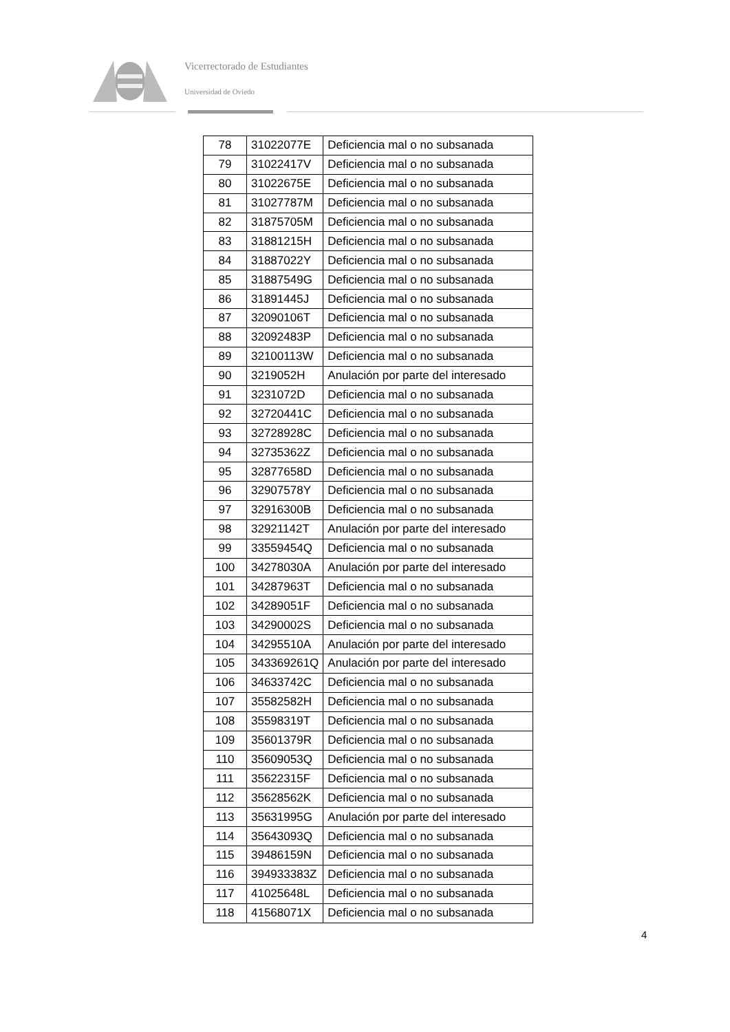Vicerrectorado de Estudiantes
Universidad de Oviedo
| 78 | 31022077E | Deficiencia mal o no subsanada |
| 79 | 31022417V | Deficiencia mal o no subsanada |
| 80 | 31022675E | Deficiencia mal o no subsanada |
| 81 | 31027787M | Deficiencia mal o no subsanada |
| 82 | 31875705M | Deficiencia mal o no subsanada |
| 83 | 31881215H | Deficiencia mal o no subsanada |
| 84 | 31887022Y | Deficiencia mal o no subsanada |
| 85 | 31887549G | Deficiencia mal o no subsanada |
| 86 | 31891445J | Deficiencia mal o no subsanada |
| 87 | 32090106T | Deficiencia mal o no subsanada |
| 88 | 32092483P | Deficiencia mal o no subsanada |
| 89 | 32100113W | Deficiencia mal o no subsanada |
| 90 | 3219052H | Anulación por parte del interesado |
| 91 | 3231072D | Deficiencia mal o no subsanada |
| 92 | 32720441C | Deficiencia mal o no subsanada |
| 93 | 32728928C | Deficiencia mal o no subsanada |
| 94 | 32735362Z | Deficiencia mal o no subsanada |
| 95 | 32877658D | Deficiencia mal o no subsanada |
| 96 | 32907578Y | Deficiencia mal o no subsanada |
| 97 | 32916300B | Deficiencia mal o no subsanada |
| 98 | 32921142T | Anulación por parte del interesado |
| 99 | 33559454Q | Deficiencia mal o no subsanada |
| 100 | 34278030A | Anulación por parte del interesado |
| 101 | 34287963T | Deficiencia mal o no subsanada |
| 102 | 34289051F | Deficiencia mal o no subsanada |
| 103 | 34290002S | Deficiencia mal o no subsanada |
| 104 | 34295510A | Anulación por parte del interesado |
| 105 | 343369261Q | Anulación por parte del interesado |
| 106 | 34633742C | Deficiencia mal o no subsanada |
| 107 | 35582582H | Deficiencia mal o no subsanada |
| 108 | 35598319T | Deficiencia mal o no subsanada |
| 109 | 35601379R | Deficiencia mal o no subsanada |
| 110 | 35609053Q | Deficiencia mal o no subsanada |
| 111 | 35622315F | Deficiencia mal o no subsanada |
| 112 | 35628562K | Deficiencia mal o no subsanada |
| 113 | 35631995G | Anulación por parte del interesado |
| 114 | 35643093Q | Deficiencia mal o no subsanada |
| 115 | 39486159N | Deficiencia mal o no subsanada |
| 116 | 394933383Z | Deficiencia mal o no subsanada |
| 117 | 41025648L | Deficiencia mal o no subsanada |
| 118 | 41568071X | Deficiencia mal o no subsanada |
4